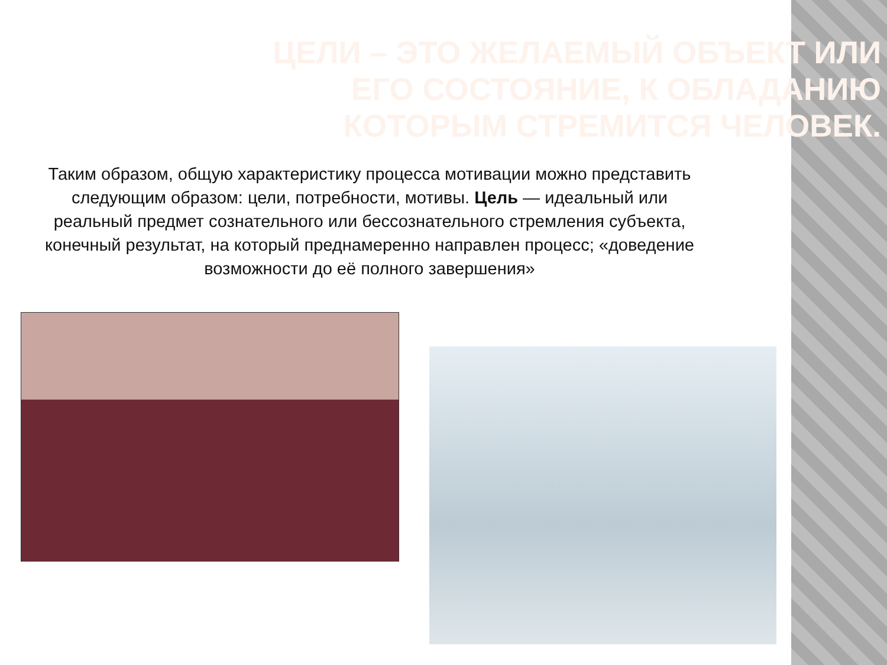ЦЕЛИ – ЭТО ЖЕЛАЕМЫЙ ОБЪЕКТ ИЛИ ЕГО СОСТОЯНИЕ, К ОБЛАДАНИЮ КОТОРЫМ СТРЕМИТСЯ ЧЕЛОВЕК.
Таким образом, общую характеристику процесса мотивации можно представить следующим образом: цели, потребности, мотивы. Цель — идеальный или реальный предмет сознательного или бессознательного стремления субъекта, конечный результат, на который преднамеренно направлен процесс; «доведение возможности до её полного завершения»